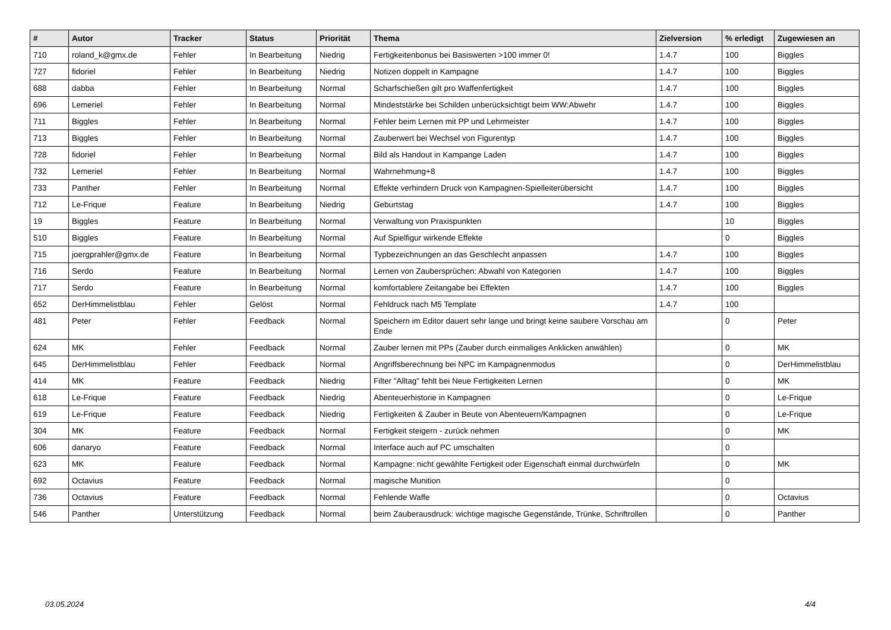| # | Autor | Tracker | Status | Priorität | Thema | Zielversion | % erledigt | Zugewiesen an |
| --- | --- | --- | --- | --- | --- | --- | --- | --- |
| 710 | roland_k@gmx.de | Fehler | In Bearbeitung | Niedrig | Fertigkeitenbonus bei Basiswerten >100 immer 0! | 1.4.7 | 100 | Biggles |
| 727 | fidoriel | Fehler | In Bearbeitung | Niedrig | Notizen doppelt in Kampagne | 1.4.7 | 100 | Biggles |
| 688 | dabba | Fehler | In Bearbeitung | Normal | Scharfschießen gilt pro Waffenfertigkeit | 1.4.7 | 100 | Biggles |
| 696 | Lemeriel | Fehler | In Bearbeitung | Normal | Mindeststärke bei Schilden unberücksichtigt beim WW:Abwehr | 1.4.7 | 100 | Biggles |
| 711 | Biggles | Fehler | In Bearbeitung | Normal | Fehler beim Lernen mit PP und Lehrmeister | 1.4.7 | 100 | Biggles |
| 713 | Biggles | Fehler | In Bearbeitung | Normal | Zauberwert bei Wechsel von Figurentyp | 1.4.7 | 100 | Biggles |
| 728 | fidoriel | Fehler | In Bearbeitung | Normal | Bild als Handout in Kampange Laden | 1.4.7 | 100 | Biggles |
| 732 | Lemeriel | Fehler | In Bearbeitung | Normal | Wahrnehmung+8 | 1.4.7 | 100 | Biggles |
| 733 | Panther | Fehler | In Bearbeitung | Normal | Effekte verhindern Druck von Kampagnen-Spielleiterübersicht | 1.4.7 | 100 | Biggles |
| 712 | Le-Frique | Feature | In Bearbeitung | Niedrig | Geburtstag | 1.4.7 | 100 | Biggles |
| 19 | Biggles | Feature | In Bearbeitung | Normal | Verwaltung von Praxispunkten | | 10 | Biggles |
| 510 | Biggles | Feature | In Bearbeitung | Normal | Auf Spielfigur wirkende Effekte | | 0 | Biggles |
| 715 | joergprahler@gmx.de | Feature | In Bearbeitung | Normal | Typbezeichnungen an das Geschlecht anpassen | 1.4.7 | 100 | Biggles |
| 716 | Serdo | Feature | In Bearbeitung | Normal | Lernen von Zaubersprüchen: Abwahl von Kategorien | 1.4.7 | 100 | Biggles |
| 717 | Serdo | Feature | In Bearbeitung | Normal | komfortablere Zeitangabe bei Effekten | 1.4.7 | 100 | Biggles |
| 652 | DerHimmelistblau | Fehler | Gelöst | Normal | Fehldruck nach M5 Template | 1.4.7 | 100 | |
| 481 | Peter | Fehler | Feedback | Normal | Speichern im Editor dauert sehr lange und bringt keine saubere Vorschau am Ende | | 0 | Peter |
| 624 | MK | Fehler | Feedback | Normal | Zauber lernen mit PPs (Zauber durch einmaliges Anklicken anwählen) | | 0 | MK |
| 645 | DerHimmelistblau | Fehler | Feedback | Normal | Angriffsberechnung bei NPC im Kampagnenmodus | | 0 | DerHimmelistblau |
| 414 | MK | Feature | Feedback | Niedrig | Filter "Alltag" fehlt bei Neue Fertigkeiten Lernen | | 0 | MK |
| 618 | Le-Frique | Feature | Feedback | Niedrig | Abenteuerhistorie in Kampagnen | | 0 | Le-Frique |
| 619 | Le-Frique | Feature | Feedback | Niedrig | Fertigkeiten & Zauber in Beute von Abenteuern/Kampagnen | | 0 | Le-Frique |
| 304 | MK | Feature | Feedback | Normal | Fertigkeit steigern - zurück nehmen | | 0 | MK |
| 606 | danaryo | Feature | Feedback | Normal | Interface auch auf PC umschalten | | 0 | |
| 623 | MK | Feature | Feedback | Normal | Kampagne: nicht gewählte Fertigkeit oder Eigenschaft einmal durchwürfeln | | 0 | MK |
| 692 | Octavius | Feature | Feedback | Normal | magische Munition | | 0 | |
| 736 | Octavius | Feature | Feedback | Normal | Fehlende Waffe | | 0 | Octavius |
| 546 | Panther | Unterstützung | Feedback | Normal | beim Zauberausdruck: wichtige magische Gegenstände, Trünke, Schriftrollen | | 0 | Panther |
03.05.2024 4/4